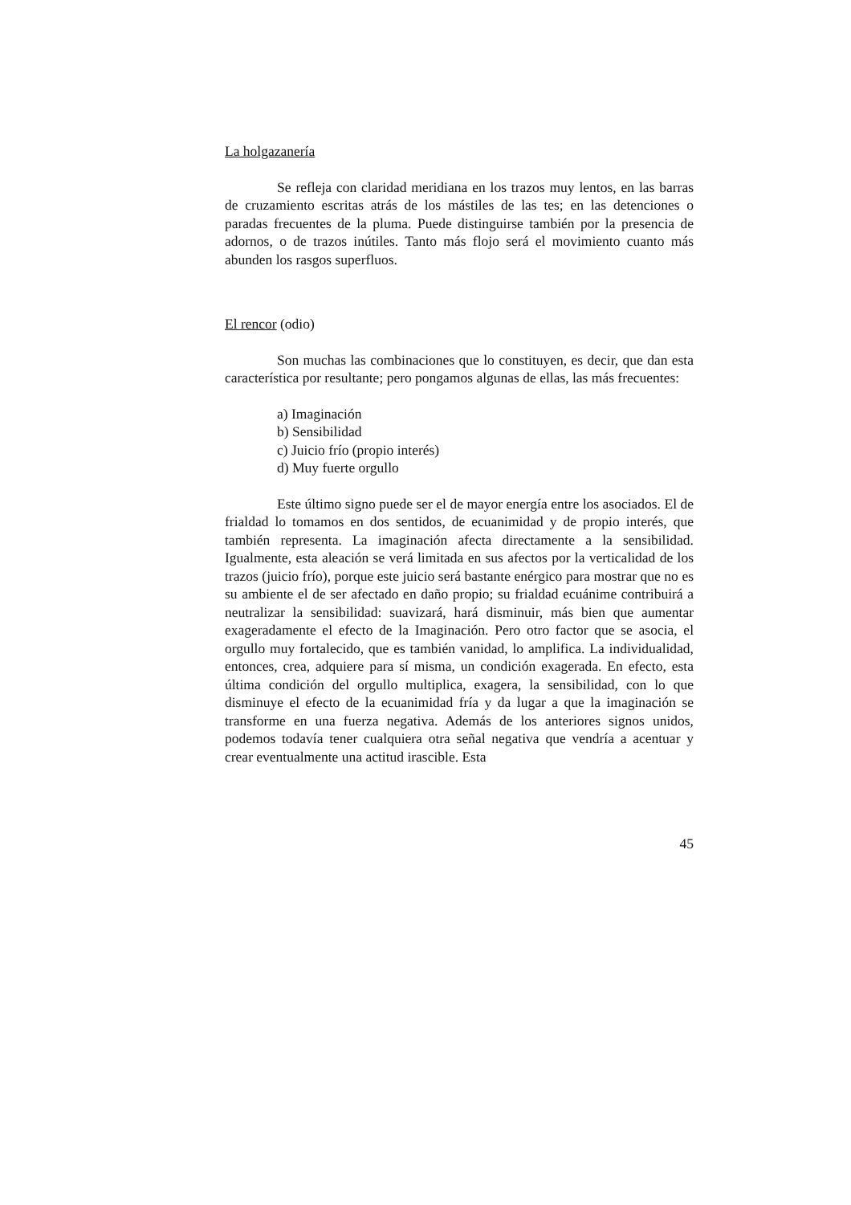La holgazanería
Se refleja con claridad meridiana en los trazos muy lentos, en las barras de cruzamiento escritas atrás de los mástiles de las tes; en las detenciones o paradas frecuentes de la pluma. Puede distinguirse también por la presencia de adornos, o de trazos inútiles. Tanto más flojo será el movimiento cuanto más abunden los rasgos superfluos.
El rencor (odio)
Son muchas las combinaciones que lo constituyen, es decir, que dan esta característica por resultante; pero pongamos algunas de ellas, las más frecuentes:
a) Imaginación
b) Sensibilidad
c) Juicio frío (propio interés)
d) Muy fuerte orgullo
Este último signo puede ser el de mayor energía entre los asociados. El de frialdad lo tomamos en dos sentidos, de ecuanimidad y de propio interés, que también representa. La imaginación afecta directamente a la sensibilidad. Igualmente, esta aleación se verá limitada en sus afectos por la verticalidad de los trazos (juicio frío), porque este juicio será bastante enérgico para mostrar que no es su ambiente el de ser afectado en daño propio; su frialdad ecuánime contribuirá a neutralizar la sensibilidad: suavizará, hará disminuir, más bien que aumentar exageradamente el efecto de la Imaginación. Pero otro factor que se asocia, el orgullo muy fortalecido, que es también vanidad, lo amplifica. La individualidad, entonces, crea, adquiere para sí misma, un condición exagerada. En efecto, esta última condición del orgullo multiplica, exagera, la sensibilidad, con lo que disminuye el efecto de la ecuanimidad fría y da lugar a que la imaginación se transforme en una fuerza negativa. Además de los anteriores signos unidos, podemos todavía tener cualquiera otra señal negativa que vendría a acentuar y crear eventualmente una actitud irascible. Esta
45